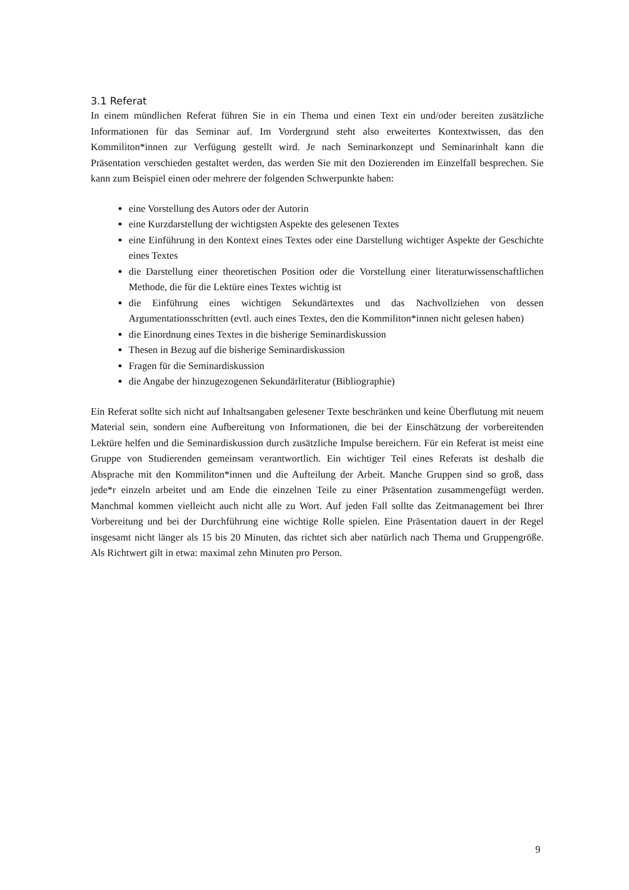3.1 Referat
In einem mündlichen Referat führen Sie in ein Thema und einen Text ein und/oder bereiten zusätzliche Informationen für das Seminar auf. Im Vordergrund steht also erweitertes Kontextwissen, das den Kommiliton*innen zur Verfügung gestellt wird. Je nach Seminarkonzept und Seminarinhalt kann die Präsentation verschieden gestaltet werden, das werden Sie mit den Dozierenden im Einzelfall besprechen. Sie kann zum Beispiel einen oder mehrere der folgenden Schwerpunkte haben:
eine Vorstellung des Autors oder der Autorin
eine Kurzdarstellung der wichtigsten Aspekte des gelesenen Textes
eine Einführung in den Kontext eines Textes oder eine Darstellung wichtiger Aspekte der Geschichte eines Textes
die Darstellung einer theoretischen Position oder die Vorstellung einer literaturwissenschaftlichen Methode, die für die Lektüre eines Textes wichtig ist
die Einführung eines wichtigen Sekundärtextes und das Nachvollziehen von dessen Argumentationsschritten (evtl. auch eines Textes, den die Kommiliton*innen nicht gelesen haben)
die Einordnung eines Textes in die bisherige Seminardiskussion
Thesen in Bezug auf die bisherige Seminardiskussion
Fragen für die Seminardiskussion
die Angabe der hinzugezogenen Sekundärliteratur (Bibliographie)
Ein Referat sollte sich nicht auf Inhaltsangaben gelesener Texte beschränken und keine Überflutung mit neuem Material sein, sondern eine Aufbereitung von Informationen, die bei der Einschätzung der vorbereitenden Lektüre helfen und die Seminardiskussion durch zusätzliche Impulse bereichern. Für ein Referat ist meist eine Gruppe von Studierenden gemeinsam verantwortlich. Ein wichtiger Teil eines Referats ist deshalb die Absprache mit den Kommiliton*innen und die Aufteilung der Arbeit. Manche Gruppen sind so groß, dass jede*r einzeln arbeitet und am Ende die einzelnen Teile zu einer Präsentation zusammengefügt werden. Manchmal kommen vielleicht auch nicht alle zu Wort. Auf jeden Fall sollte das Zeitmanagement bei Ihrer Vorbereitung und bei der Durchführung eine wichtige Rolle spielen. Eine Präsentation dauert in der Regel insgesamt nicht länger als 15 bis 20 Minuten, das richtet sich aber natürlich nach Thema und Gruppengröße. Als Richtwert gilt in etwa: maximal zehn Minuten pro Person.
9